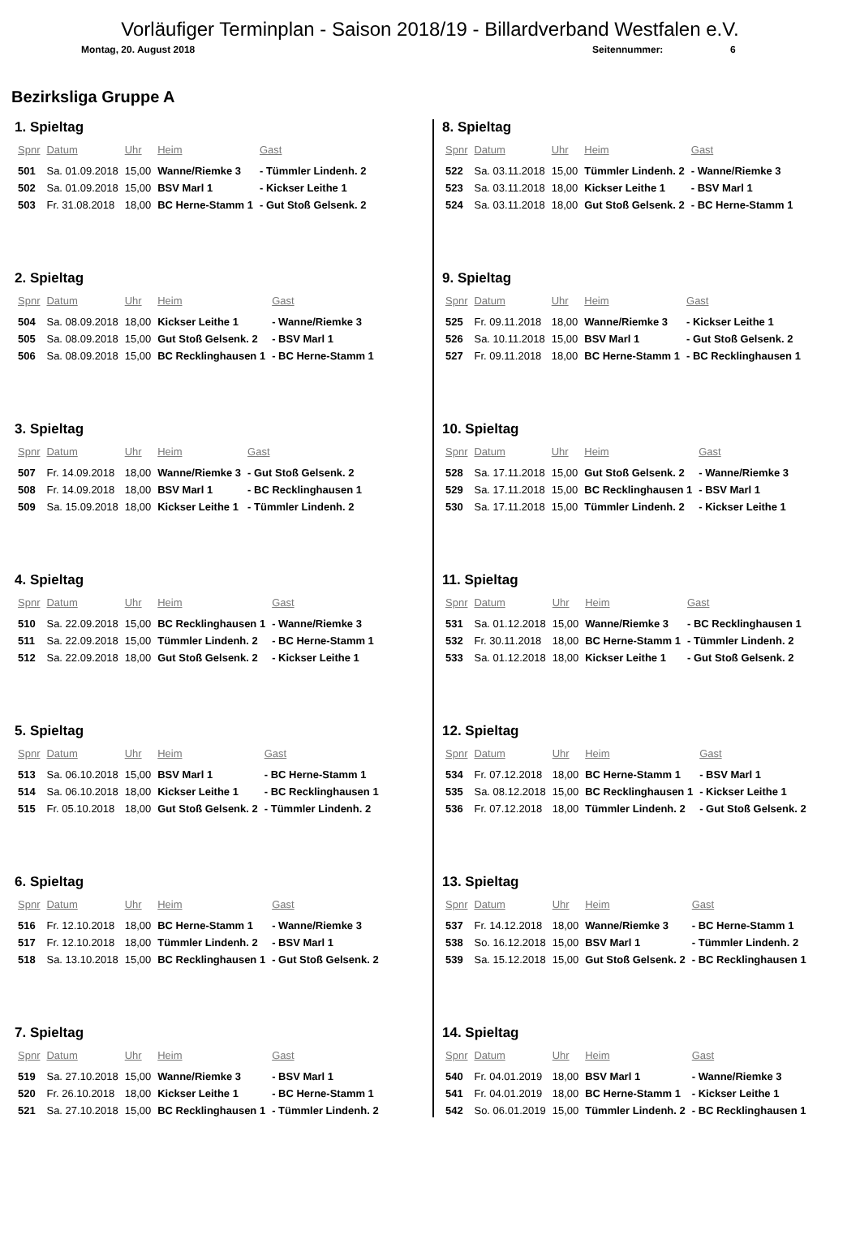Vorläufiger Terminplan - Saison 2018/19 - Billardverband Westfalen e.V.
Montag, 20. August 2018 Seitennummer: 6
Bezirksliga Gruppe A
1. Spieltag
| Spnr | Datum | Uhr | Heim | Gast |
| --- | --- | --- | --- | --- |
| 501 | Sa. 01.09.2018 | 15,00 | Wanne/Riemke 3 | - Tümmler Lindenh. 2 |
| 502 | Sa. 01.09.2018 | 15,00 | BSV Marl 1 | - Kickser Leithe 1 |
| 503 | Fr. 31.08.2018 | 18,00 | BC Herne-Stamm 1 | - Gut Stoß Gelsenk. 2 |
2. Spieltag
| Spnr | Datum | Uhr | Heim | Gast |
| --- | --- | --- | --- | --- |
| 504 | Sa. 08.09.2018 | 18,00 | Kickser Leithe 1 | - Wanne/Riemke 3 |
| 505 | Sa. 08.09.2018 | 15,00 | Gut Stoß Gelsenk. 2 | - BSV Marl 1 |
| 506 | Sa. 08.09.2018 | 15,00 | BC Recklinghausen 1 | - BC Herne-Stamm 1 |
3. Spieltag
| Spnr | Datum | Uhr | Heim | Gast |
| --- | --- | --- | --- | --- |
| 507 | Fr. 14.09.2018 | 18,00 | Wanne/Riemke 3 | - Gut Stoß Gelsenk. 2 |
| 508 | Fr. 14.09.2018 | 18,00 | BSV Marl 1 | - BC Recklinghausen 1 |
| 509 | Sa. 15.09.2018 | 18,00 | Kickser Leithe 1 | - Tümmler Lindenh. 2 |
4. Spieltag
| Spnr | Datum | Uhr | Heim | Gast |
| --- | --- | --- | --- | --- |
| 510 | Sa. 22.09.2018 | 15,00 | BC Recklinghausen 1 | - Wanne/Riemke 3 |
| 511 | Sa. 22.09.2018 | 15,00 | Tümmler Lindenh. 2 | - BC Herne-Stamm 1 |
| 512 | Sa. 22.09.2018 | 18,00 | Gut Stoß Gelsenk. 2 | - Kickser Leithe 1 |
5. Spieltag
| Spnr | Datum | Uhr | Heim | Gast |
| --- | --- | --- | --- | --- |
| 513 | Sa. 06.10.2018 | 15,00 | BSV Marl 1 | - BC Herne-Stamm 1 |
| 514 | Sa. 06.10.2018 | 18,00 | Kickser Leithe 1 | - BC Recklinghausen 1 |
| 515 | Fr. 05.10.2018 | 18,00 | Gut Stoß Gelsenk. 2 | - Tümmler Lindenh. 2 |
6. Spieltag
| Spnr | Datum | Uhr | Heim | Gast |
| --- | --- | --- | --- | --- |
| 516 | Fr. 12.10.2018 | 18,00 | BC Herne-Stamm 1 | - Wanne/Riemke 3 |
| 517 | Fr. 12.10.2018 | 18,00 | Tümmler Lindenh. 2 | - BSV Marl 1 |
| 518 | Sa. 13.10.2018 | 15,00 | BC Recklinghausen 1 | - Gut Stoß Gelsenk. 2 |
7. Spieltag
| Spnr | Datum | Uhr | Heim | Gast |
| --- | --- | --- | --- | --- |
| 519 | Sa. 27.10.2018 | 15,00 | Wanne/Riemke 3 | - BSV Marl 1 |
| 520 | Fr. 26.10.2018 | 18,00 | Kickser Leithe 1 | - BC Herne-Stamm 1 |
| 521 | Sa. 27.10.2018 | 15,00 | BC Recklinghausen 1 | - Tümmler Lindenh. 2 |
8. Spieltag
| Spnr | Datum | Uhr | Heim | Gast |
| --- | --- | --- | --- | --- |
| 522 | Sa. 03.11.2018 | 15,00 | Tümmler Lindenh. 2 | - Wanne/Riemke 3 |
| 523 | Sa. 03.11.2018 | 18,00 | Kickser Leithe 1 | - BSV Marl 1 |
| 524 | Sa. 03.11.2018 | 18,00 | Gut Stoß Gelsenk. 2 | - BC Herne-Stamm 1 |
9. Spieltag
| Spnr | Datum | Uhr | Heim | Gast |
| --- | --- | --- | --- | --- |
| 525 | Fr. 09.11.2018 | 18,00 | Wanne/Riemke 3 | - Kickser Leithe 1 |
| 526 | Sa. 10.11.2018 | 15,00 | BSV Marl 1 | - Gut Stoß Gelsenk. 2 |
| 527 | Fr. 09.11.2018 | 18,00 | BC Herne-Stamm 1 | - BC Recklinghausen 1 |
10. Spieltag
| Spnr | Datum | Uhr | Heim | Gast |
| --- | --- | --- | --- | --- |
| 528 | Sa. 17.11.2018 | 15,00 | Gut Stoß Gelsenk. 2 | - Wanne/Riemke 3 |
| 529 | Sa. 17.11.2018 | 15,00 | BC Recklinghausen 1 | - BSV Marl 1 |
| 530 | Sa. 17.11.2018 | 15,00 | Tümmler Lindenh. 2 | - Kickser Leithe 1 |
11. Spieltag
| Spnr | Datum | Uhr | Heim | Gast |
| --- | --- | --- | --- | --- |
| 531 | Sa. 01.12.2018 | 15,00 | Wanne/Riemke 3 | - BC Recklinghausen 1 |
| 532 | Fr. 30.11.2018 | 18,00 | BC Herne-Stamm 1 | - Tümmler Lindenh. 2 |
| 533 | Sa. 01.12.2018 | 18,00 | Kickser Leithe 1 | - Gut Stoß Gelsenk. 2 |
12. Spieltag
| Spnr | Datum | Uhr | Heim | Gast |
| --- | --- | --- | --- | --- |
| 534 | Fr. 07.12.2018 | 18,00 | BC Herne-Stamm 1 | - BSV Marl 1 |
| 535 | Sa. 08.12.2018 | 15,00 | BC Recklinghausen 1 | - Kickser Leithe 1 |
| 536 | Fr. 07.12.2018 | 18,00 | Tümmler Lindenh. 2 | - Gut Stoß Gelsenk. 2 |
13. Spieltag
| Spnr | Datum | Uhr | Heim | Gast |
| --- | --- | --- | --- | --- |
| 537 | Fr. 14.12.2018 | 18,00 | Wanne/Riemke 3 | - BC Herne-Stamm 1 |
| 538 | So. 16.12.2018 | 15,00 | BSV Marl 1 | - Tümmler Lindenh. 2 |
| 539 | Sa. 15.12.2018 | 15,00 | Gut Stoß Gelsenk. 2 | - BC Recklinghausen 1 |
14. Spieltag
| Spnr | Datum | Uhr | Heim | Gast |
| --- | --- | --- | --- | --- |
| 540 | Fr. 04.01.2019 | 18,00 | BSV Marl 1 | - Wanne/Riemke 3 |
| 541 | Fr. 04.01.2019 | 18,00 | BC Herne-Stamm 1 | - Kickser Leithe 1 |
| 542 | So. 06.01.2019 | 15,00 | Tümmler Lindenh. 2 | - BC Recklinghausen 1 |